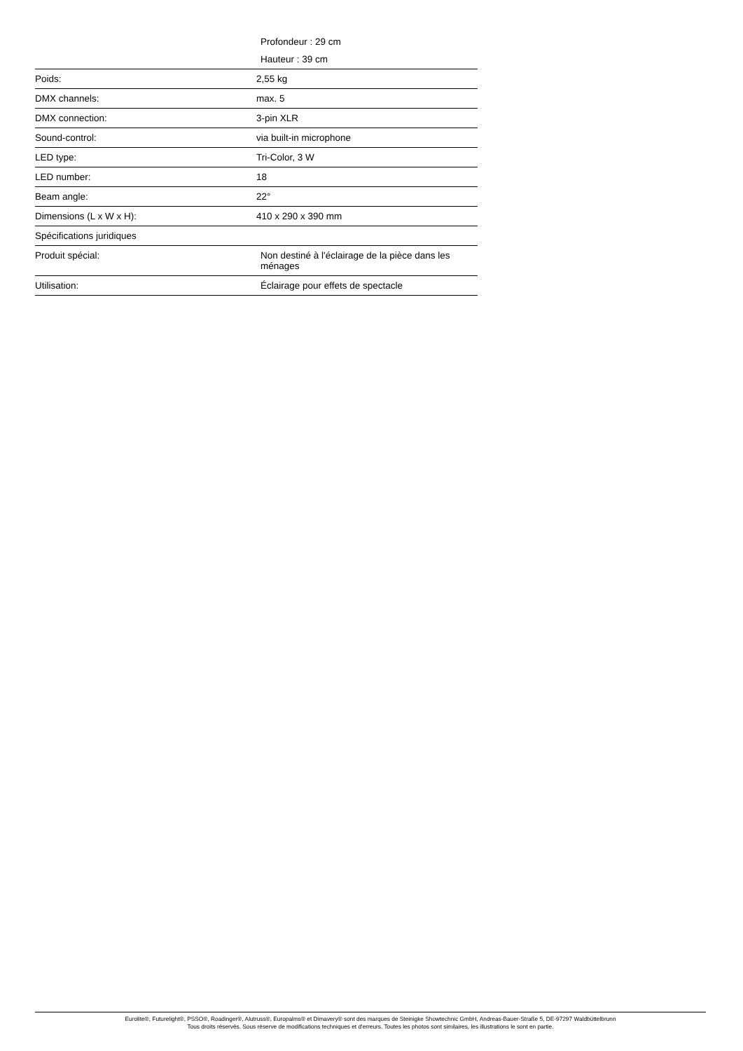| | Profondeur : 29 cm |
| | Hauteur : 39 cm |
| Poids: | 2,55 kg |
| DMX channels: | max. 5 |
| DMX connection: | 3-pin XLR |
| Sound-control: | via built-in microphone |
| LED type: | Tri-Color, 3 W |
| LED number: | 18 |
| Beam angle: | 22° |
| Dimensions (L x W x H): | 410 x 290 x 390 mm |
| Spécifications juridiques | |
| Produit spécial: | Non destiné à l'éclairage de la pièce dans les ménages |
| Utilisation: | Éclairage pour effets de spectacle |
Eurolite®, Futurelight®, PSSO®, Roadinger®, Alutruss®, Europalms® et Dimavery® sont des marques de Steinigke Showtechnic GmbH, Andreas-Bauer-Straße 5, DE-97297 Waldbüttelbrunn
Tous droits réservés. Sous réserve de modifications techniques et d'erreurs. Toutes les photos sont similaires, les illustrations le sont en partie.